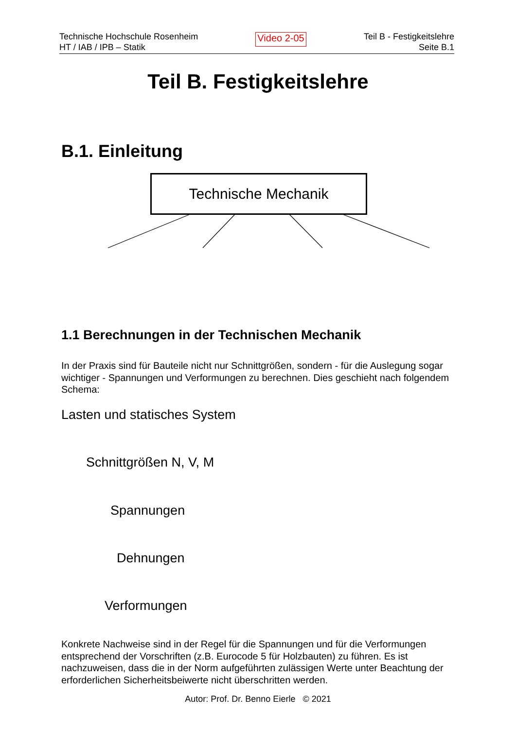Technische Hochschule Rosenheim
HT / IAB / IPB – Statik
Video 2-05
Teil B - Festigkeitslehre
Seite B.1
Teil B. Festigkeitslehre
B.1. Einleitung
Technische Mechanik
1.1 Berechnungen in der Technischen Mechanik
In der Praxis sind für Bauteile nicht nur Schnittgrößen, sondern - für die Auslegung sogar wichtiger - Spannungen und Verformungen zu berechnen. Dies geschieht nach folgendem Schema:
Lasten und statisches System
Schnittgrößen N, V, M
Spannungen
Dehnungen
Verformungen
Konkrete Nachweise sind in der Regel für die Spannungen und für die Verformungen entsprechend der Vorschriften (z.B. Eurocode 5 für Holzbauten) zu führen. Es ist nachzuweisen, dass die in der Norm aufgeführten zulässigen Werte unter Beachtung der erforderlichen Sicherheitsbeiwerte nicht überschritten werden.
Autor: Prof. Dr. Benno Eierle © 2021